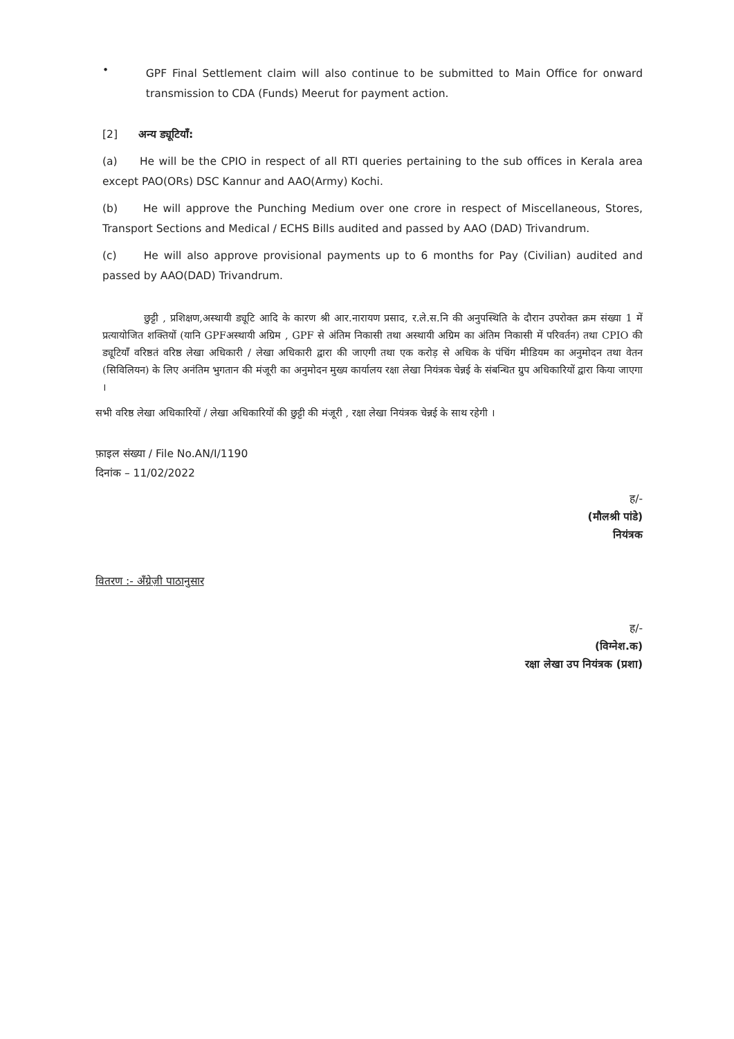•
GPF Final Settlement claim will also continue to be submitted to Main Office for onward transmission to CDA (Funds) Meerut for payment action.
[2] अन्य ड्यूटियाँ:
(a) He will be the CPIO in respect of all RTI queries pertaining to the sub offices in Kerala area except PAO(ORs) DSC Kannur and AAO(Army) Kochi.
(b) He will approve the Punching Medium over one crore in respect of Miscellaneous, Stores, Transport Sections and Medical / ECHS Bills audited and passed by AAO (DAD) Trivandrum.
(c) He will also approve provisional payments up to 6 months for Pay (Civilian) audited and passed by AAO(DAD) Trivandrum.
छुट्टी , प्रशिक्षण,अस्थायी ड्यूटि आदि के कारण श्री आर.नारायण प्रसाद, र.ले.स.नि की अनुपस्थिति के दौरान उपरोक्त क्रम संख्या 1 में प्रत्यायोजित शक्तियों (यानि GPFअस्थायी अग्रिम , GPF से अंतिम निकासी तथा अस्थायी अग्रिम का अंतिम निकासी में परिवर्तन) तथा CPIO की ड्यूटियाँ वरिष्ठतं वरिष्ठ लेखा अधिकारी / लेखा अधिकारी द्वारा की जाएगी तथा एक करोड़ से अधिक के पंचिंग मीडियम का अनुमोदन तथा वेतन (सिविलियन) के लिए अनंतिम भुगतान की मंजूरी का अनुमोदन मुख्य कार्यालय रक्षा लेखा नियंत्रक चेन्नई के संबन्धित ग्रुप अधिकारियों द्वारा किया जाएगा ।
सभी वरिष्ठ लेखा अधिकारियों / लेखा अधिकारियों की छुट्टी की मंजूरी , रक्षा लेखा नियंत्रक चेन्नई के साथ रहेगी ।
फ़ाइल संख्या / File No.AN/I/1190
दिनांक – 11/02/2022
ह/-
(मौलश्री पांडे)
नियंत्रक
वितरण :- अँग्रेज़ी पाठानुसार
ह/-
(विग्नेश.क)
रक्षा लेखा उप नियंत्रक (प्रशा)